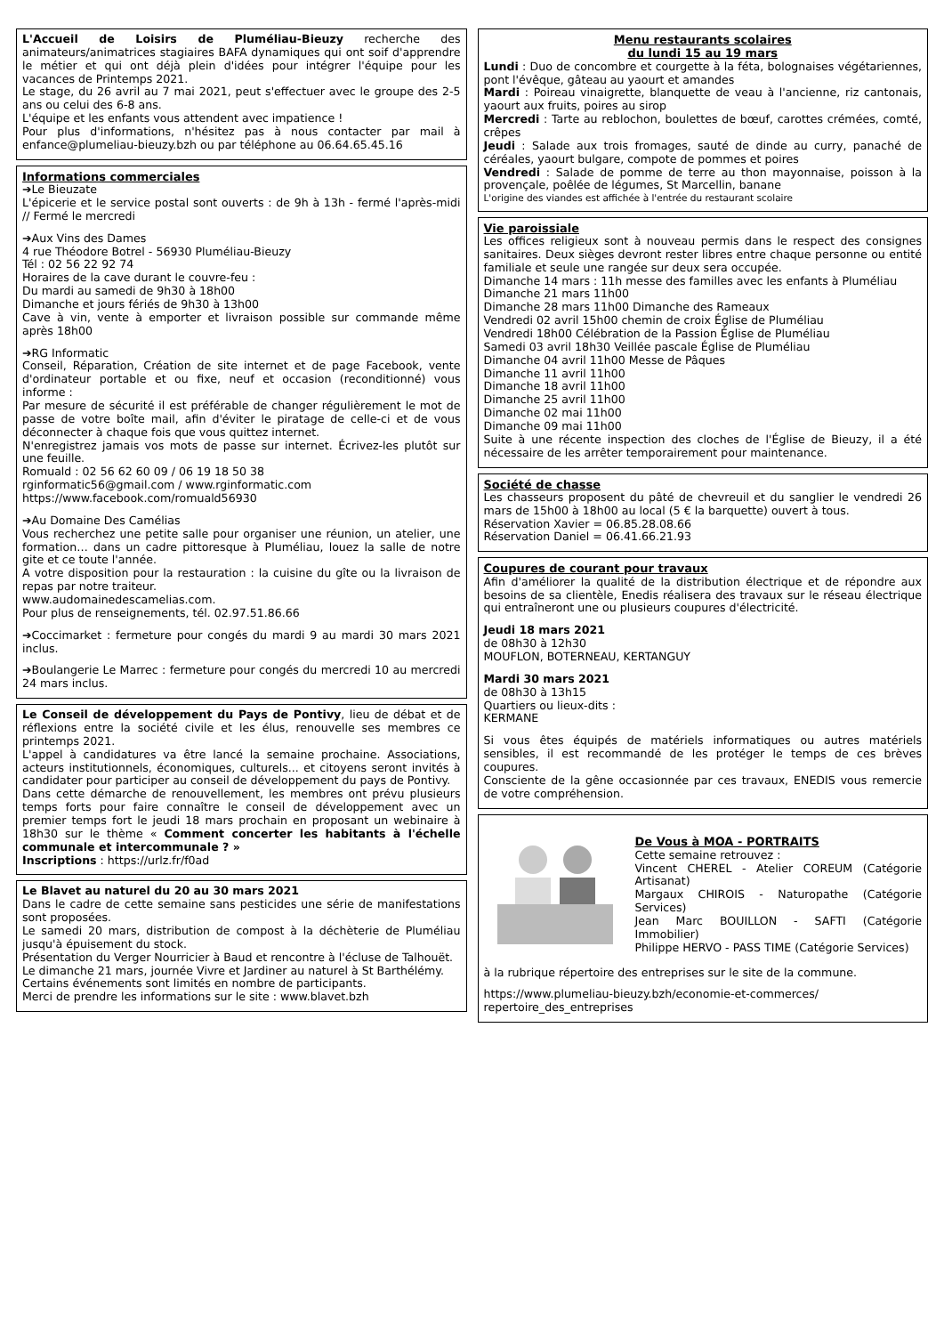L'Accueil de Loisirs de Pluméliau-Bieuzy recherche des animateurs/animatrices stagiaires BAFA dynamiques qui ont soif d'apprendre le métier et qui ont déjà plein d'idées pour intégrer l'équipe pour les vacances de Printemps 2021.
Le stage, du 26 avril au 7 mai 2021, peut s'effectuer avec le groupe des 2-5 ans ou celui des 6-8 ans.
L'équipe et les enfants vous attendent avec impatience !
Pour plus d'informations, n'hésitez pas à nous contacter par mail à enfance@plumeliau-bieuzy.bzh ou par téléphone au 06.64.65.45.16
Informations commerciales
➔Le Bieuzate
L'épicerie et le service postal sont ouverts : de 9h à 13h - fermé l'après-midi // Fermé le mercredi
➔Aux Vins des Dames
4 rue Théodore Botrel - 56930 Pluméliau-Bieuzy
Tél : 02 56 22 92 74
Horaires de la cave durant le couvre-feu :
Du mardi au samedi de 9h30 à 18h00
Dimanche et jours fériés de 9h30 à 13h00
Cave à vin, vente à emporter et livraison possible sur commande même après 18h00
➔RG Informatic
Conseil, Réparation, Création de site internet et de page Facebook, vente d'ordinateur portable et ou fixe, neuf et occasion (reconditionné) vous informe :
Par mesure de sécurité il est préférable de changer régulièrement le mot de passe de votre boîte mail, afin d'éviter le piratage de celle-ci et de vous déconnecter à chaque fois que vous quittez internet.
N'enregistrez jamais vos mots de passe sur internet. Écrivez-les plutôt sur une feuille.
Romuald : 02 56 62 60 09 / 06 19 18 50 38
rginformatic56@gmail.com / www.rginformatic.com
https://www.facebook.com/romuald56930
➔Au Domaine Des Camélias
Vous recherchez une petite salle pour organiser une réunion, un atelier, une formation… dans un cadre pittoresque à Pluméliau, louez la salle de notre gite et ce toute l'année.
A votre disposition pour la restauration : la cuisine du gîte ou la livraison de repas par notre traiteur.
www.audomainedescamelias.com.
Pour plus de renseignements, tél. 02.97.51.86.66
➔Coccimarket : fermeture pour congés du mardi 9 au mardi 30 mars 2021 inclus.
➔Boulangerie Le Marrec : fermeture pour congés du mercredi 10 au mercredi 24 mars inclus.
Le Conseil de développement du Pays de Pontivy, lieu de débat et de réflexions entre la société civile et les élus, renouvelle ses membres ce printemps 2021.
L'appel à candidatures va être lancé la semaine prochaine. Associations, acteurs institutionnels, économiques, culturels... et citoyens seront invités à candidater pour participer au conseil de développement du pays de Pontivy.
Dans cette démarche de renouvellement, les membres ont prévu plusieurs temps forts pour faire connaître le conseil de développement avec un premier temps fort le jeudi 18 mars prochain en proposant un webinaire à 18h30 sur le thème « Comment concerter les habitants à l'échelle communale et intercommunale ? »
Inscriptions : https://urlz.fr/f0ad
Le Blavet au naturel du 20 au 30 mars 2021
Dans le cadre de cette semaine sans pesticides une série de manifestations sont proposées.
Le samedi 20 mars, distribution de compost à la déchèterie de Pluméliau jusqu'à épuisement du stock.
Présentation du Verger Nourricier à Baud et rencontre à l'écluse de Talhouët.
Le dimanche 21 mars, journée Vivre et Jardiner au naturel à St Barthélémy.
Certains événements sont limités en nombre de participants.
Merci de prendre les informations sur le site : www.blavet.bzh
Menu restaurants scolaires
du lundi 15 au 19 mars
Lundi : Duo de concombre et courgette à la féta, bolognaises végétariennes, pont l'évêque, gâteau au yaourt et amandes
Mardi : Poireau vinaigrette, blanquette de veau à l'ancienne, riz cantonais, yaourt aux fruits, poires au sirop
Mercredi : Tarte au reblochon, boulettes de bœuf, carottes crémées, comté, crêpes
Jeudi : Salade aux trois fromages, sauté de dinde au curry, panaché de céréales, yaourt bulgare, compote de pommes et poires
Vendredi : Salade de pomme de terre au thon mayonnaise, poisson à la provençale, poêlée de légumes, St Marcellin, banane
L'origine des viandes est affichée à l'entrée du restaurant scolaire
Vie paroissiale
Les offices religieux sont à nouveau permis dans le respect des consignes sanitaires. Deux sièges devront rester libres entre chaque personne ou entité familiale et seule une rangée sur deux sera occupée.
Dimanche 14 mars : 11h messe des familles avec les enfants à Pluméliau
Dimanche 21 mars 11h00
Dimanche 28 mars 11h00 Dimanche des Rameaux
Vendredi 02 avril 15h00 chemin de croix Église de Pluméliau
Vendredi 18h00 Célébration de la Passion Église de Pluméliau
Samedi 03 avril 18h30 Veillée pascale Église de Pluméliau
Dimanche 04 avril 11h00 Messe de Pâques
Dimanche 11 avril 11h00
Dimanche 18 avril 11h00
Dimanche 25 avril 11h00
Dimanche 02 mai 11h00
Dimanche 09 mai 11h00
Suite à une récente inspection des cloches de l'Église de Bieuzy, il a été nécessaire de les arrêter temporairement pour maintenance.
Société de chasse
Les chasseurs proposent du pâté de chevreuil et du sanglier le vendredi 26 mars de 15h00 à 18h00 au local (5 € la barquette) ouvert à tous.
Réservation Xavier = 06.85.28.08.66
Réservation Daniel = 06.41.66.21.93
Coupures de courant pour travaux
Afin d'améliorer la qualité de la distribution électrique et de répondre aux besoins de sa clientèle, Enedis réalisera des travaux sur le réseau électrique qui entraîneront une ou plusieurs coupures d'électricité.
Jeudi 18 mars 2021
de 08h30 à 12h30
MOUFLON, BOTERNEAU, KERTANGUY
Mardi 30 mars 2021
de 08h30 à 13h15
Quartiers ou lieux-dits :
KERMANE
Si vous êtes équipés de matériels informatiques ou autres matériels sensibles, il est recommandé de les protéger le temps de ces brèves coupures.
Consciente de la gêne occasionnée par ces travaux, ENEDIS vous remercie de votre compréhension.
De Vous à MOA - PORTRAITS
Cette semaine retrouvez :
Vincent CHEREL - Atelier COREUM (Catégorie Artisanat)
Margaux CHIROIS - Naturopathe (Catégorie Services)
Jean Marc BOUILLON - SAFTI (Catégorie Immobilier)
Philippe HERVO - PASS TIME (Catégorie Services)
à la rubrique répertoire des entreprises sur le site de la commune.
https://www.plumeliau-bieuzy.bzh/economie-et-commerces/ repertoire_des_entreprises